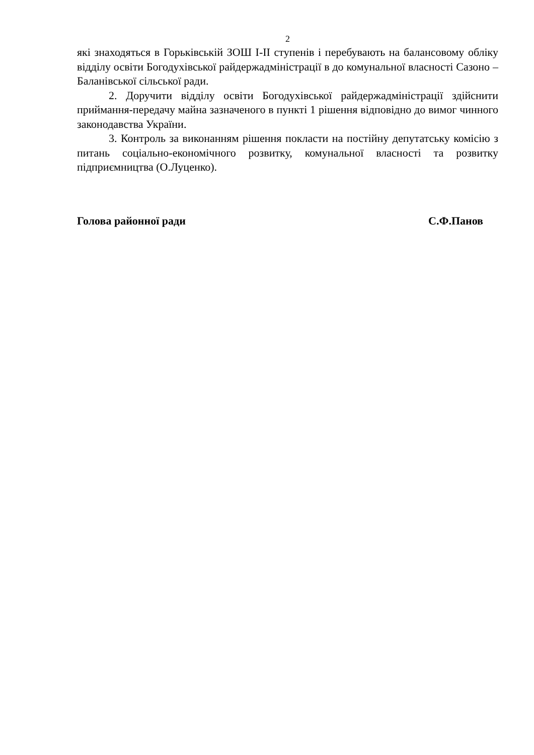2
які знаходяться в Горьківській ЗОШ І-ІІ ступенів і перебувають на балансовому обліку відділу освіти Богодухівської райдержадміністрації в до комунальної власності Сазоно – Баланівської сільської ради.
2. Доручити відділу освіти Богодухівської райдержадміністрації здійснити приймання-передачу майна зазначеного в пункті 1 рішення відповідно до вимог чинного законодавства України.
3. Контроль за виконанням рішення покласти на постійну депутатську комісію з питань соціально-економічного розвитку, комунальної власності та розвитку підприємництва (О.Луценко).
Голова районної ради С.Ф.Панов